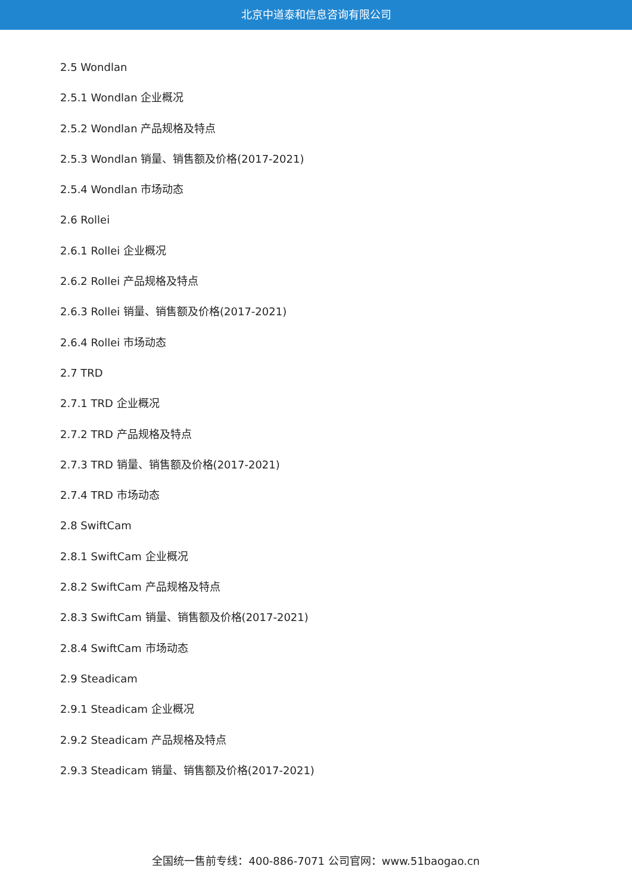北京中道泰和信息咨询有限公司
2.5 Wondlan
2.5.1 Wondlan 企业概况
2.5.2 Wondlan 产品规格及特点
2.5.3 Wondlan 销量、销售额及价格(2017-2021)
2.5.4 Wondlan 市场动态
2.6 Rollei
2.6.1 Rollei 企业概况
2.6.2 Rollei 产品规格及特点
2.6.3 Rollei 销量、销售额及价格(2017-2021)
2.6.4 Rollei 市场动态
2.7 TRD
2.7.1 TRD 企业概况
2.7.2 TRD 产品规格及特点
2.7.3 TRD 销量、销售额及价格(2017-2021)
2.7.4 TRD 市场动态
2.8 SwiftCam
2.8.1 SwiftCam 企业概况
2.8.2 SwiftCam 产品规格及特点
2.8.3 SwiftCam 销量、销售额及价格(2017-2021)
2.8.4 SwiftCam 市场动态
2.9 Steadicam
2.9.1 Steadicam 企业概况
2.9.2 Steadicam 产品规格及特点
2.9.3 Steadicam 销量、销售额及价格(2017-2021)
全国统一售前专线：400-886-7071 公司官网：www.51baogao.cn